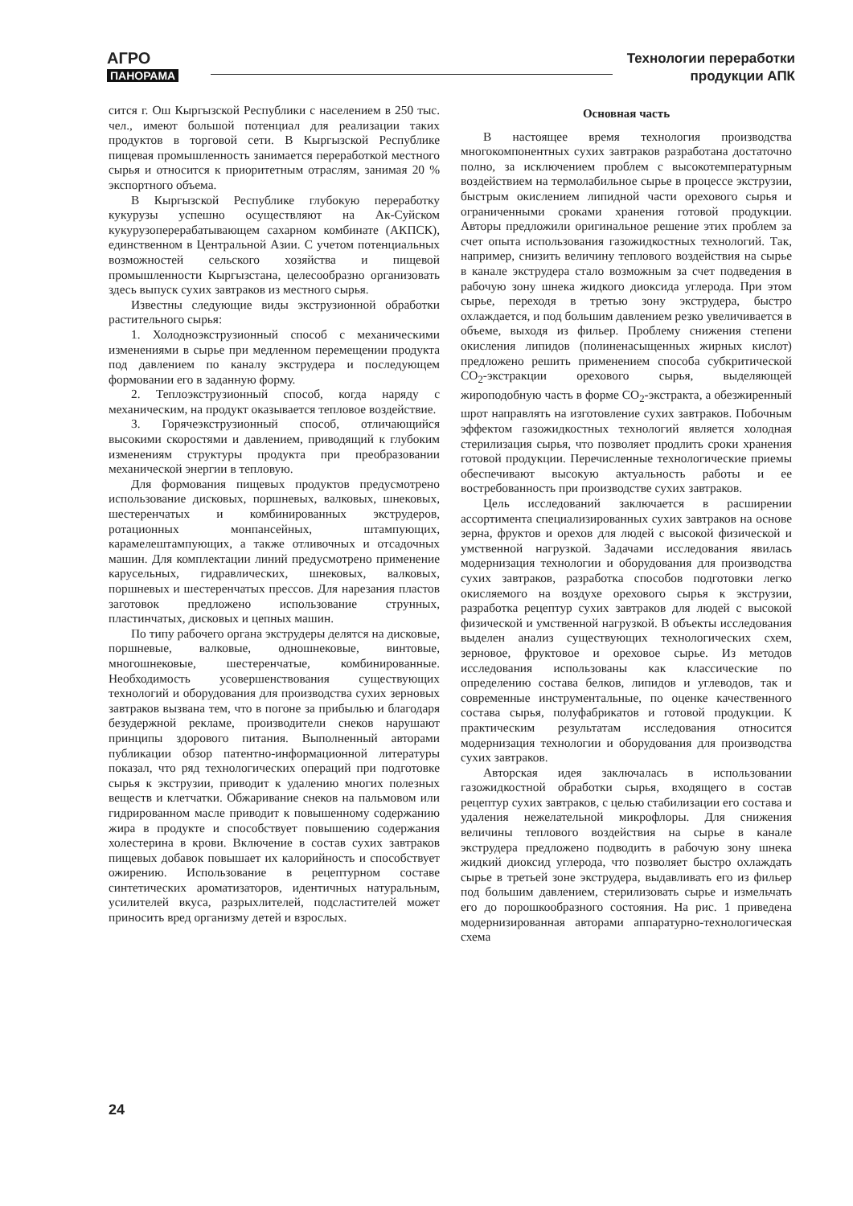АГРО
ПАНОРАМА
Технологии переработки
продукции АПК
сится г. Ош Кыргызской Республики с населением в 250 тыс. чел., имеют большой потенциал для реализации таких продуктов в торговой сети. В Кыргызской Республике пищевая промышленность занимается переработкой местного сырья и относится к приоритетным отраслям, занимая 20 % экспортного объема.
В Кыргызской Республике глубокую переработку кукурузы успешно осуществляют на Ак-Суйском кукурузоперерабатывающем сахарном комбинате (АКПСК), единственном в Центральной Азии. С учетом потенциальных возможностей сельского хозяйства и пищевой промышленности Кыргызстана, целесообразно организовать здесь выпуск сухих завтраков из местного сырья.
Известны следующие виды экструзионной обработки растительного сырья:
1. Холодноэкструзионный способ с механическими изменениями в сырье при медленном перемещении продукта под давлением по каналу экструдера и последующем формовании его в заданную форму.
2. Теплоэкструзионный способ, когда наряду с механическим, на продукт оказывается тепловое воздействие.
3. Горячеэкструзионный способ, отличающийся высокими скоростями и давлением, приводящий к глубоким изменениям структуры продукта при преобразовании механической энергии в тепловую.
Для формования пищевых продуктов предусмотрено использование дисковых, поршневых, валковых, шнековых, шестеренчатых и комбинированных экструдеров, ротационных монпансейных, штампующих, карамелештампующих, а также отливочных и отсадочных машин. Для комплектации линий предусмотрено применение карусельных, гидравлических, шнековых, валковых, поршневых и шестеренчатых прессов. Для нарезания пластов заготовок предложено использование струнных, пластинчатых, дисковых и цепных машин.
По типу рабочего органа экструдеры делятся на дисковые, поршневые, валковые, одношнековые, винтовые, многошнековые, шестеренчатые, комбинированные. Необходимость усовершенствования существующих технологий и оборудования для производства сухих зерновых завтраков вызвана тем, что в погоне за прибылью и благодаря безудержной рекламе, производители снеков нарушают принципы здорового питания. Выполненный авторами публикации обзор патентно-информационной литературы показал, что ряд технологических операций при подготовке сырья к экструзии, приводит к удалению многих полезных веществ и клетчатки. Обжаривание снеков на пальмовом или гидрированном масле приводит к повышенному содержанию жира в продукте и способствует повышению содержания холестерина в крови. Включение в состав сухих завтраков пищевых добавок повышает их калорийность и способствует ожирению. Использование в рецептурном составе синтетических ароматизаторов, идентичных натуральным, усилителей вкуса, разрыхлителей, подсластителей может приносить вред организму детей и взрослых.
Основная часть
В настоящее время технология производства многокомпонентных сухих завтраков разработана достаточно полно, за исключением проблем с высокотемпературным воздействием на термолабильное сырье в процессе экструзии, быстрым окислением липидной части орехового сырья и ограниченными сроками хранения готовой продукции. Авторы предложили оригинальное решение этих проблем за счет опыта использования газожидкостных технологий. Так, например, снизить величину теплового воздействия на сырье в канале экструдера стало возможным за счет подведения в рабочую зону шнека жидкого диоксида углерода. При этом сырье, переходя в третью зону экструдера, быстро охлаждается, и под большим давлением резко увеличивается в объеме, выходя из фильер. Проблему снижения степени окисления липидов (полиненасыщенных жирных кислот) предложено решить применением способа субкритической CO<sub>2</sub>-экстракции орехового сырья, выделяющей жироподобную часть в форме CO<sub>2</sub>-экстракта, а обезжиренный шрот направлять на изготовление сухих завтраков. Побочным эффектом газожидкостных технологий является холодная стерилизация сырья, что позволяет продлить сроки хранения готовой продукции. Перечисленные технологические приемы обеспечивают высокую актуальность работы и ее востребованность при производстве сухих завтраков.
Цель исследований заключается в расширении ассортимента специализированных сухих завтраков на основе зерна, фруктов и орехов для людей с высокой физической и умственной нагрузкой. Задачами исследования явилась модернизация технологии и оборудования для производства сухих завтраков, разработка способов подготовки легко окисляемого на воздухе орехового сырья к экструзии, разработка рецептур сухих завтраков для людей с высокой физической и умственной нагрузкой. В объекты исследования выделен анализ существующих технологических схем, зерновое, фруктовое и ореховое сырье. Из методов исследования использованы как классические по определению состава белков, липидов и углеводов, так и современные инструментальные, по оценке качественного состава сырья, полуфабрикатов и готовой продукции. К практическим результатам исследования относится модернизация технологии и оборудования для производства сухих завтраков.
Авторская идея заключалась в использовании газожидкостной обработки сырья, входящего в состав рецептур сухих завтраков, с целью стабилизации его состава и удаления нежелательной микрофлоры. Для снижения величины теплового воздействия на сырье в канале экструдера предложено подводить в рабочую зону шнека жидкий диоксид углерода, что позволяет быстро охлаждать сырье в третьей зоне экструдера, выдавливать его из фильер под большим давлением, стерилизовать сырье и измельчать его до порошкообразного состояния. На рис. 1 приведена модернизированная авторами аппаратурно-технологическая схема
24